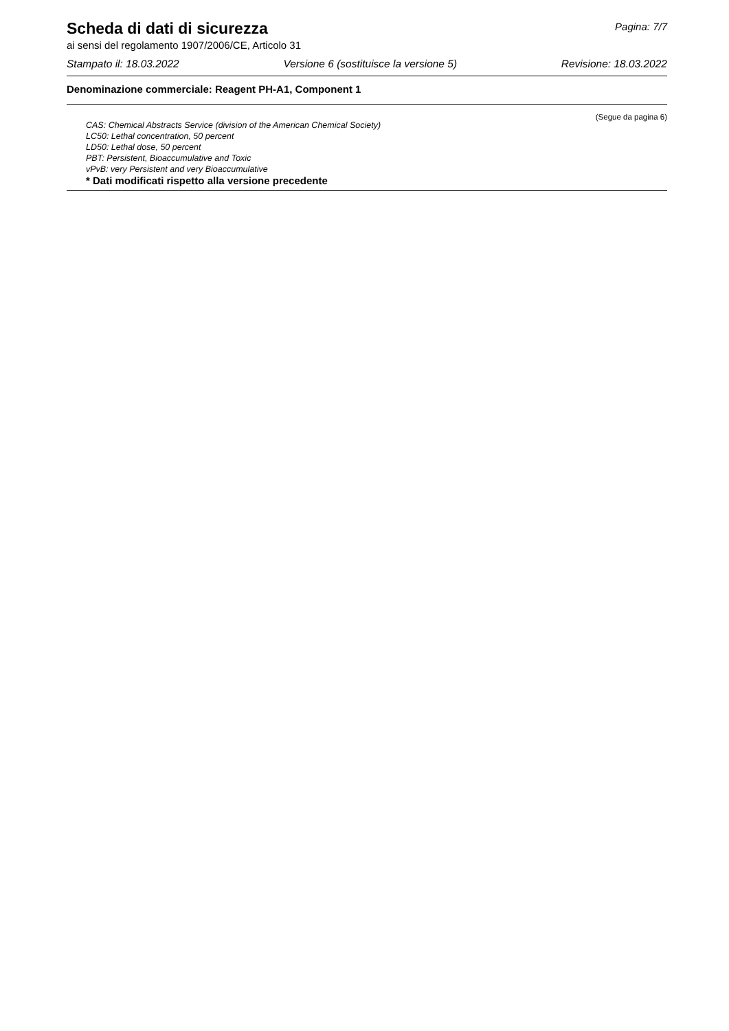Scheda di dati di sicurezza
Pagina: 7/7
ai sensi del regolamento 1907/2006/CE, Articolo 31
Stampato il: 18.03.2022 Versione 6 (sostituisce la versione 5) Revisione: 18.03.2022
Denominazione commerciale: Reagent PH-A1, Component 1
(Segue da pagina 6)
CAS: Chemical Abstracts Service (division of the American Chemical Society)
LC50: Lethal concentration, 50 percent
LD50: Lethal dose, 50 percent
PBT: Persistent, Bioaccumulative and Toxic
vPvB: very Persistent and very Bioaccumulative
* Dati modificati rispetto alla versione precedente